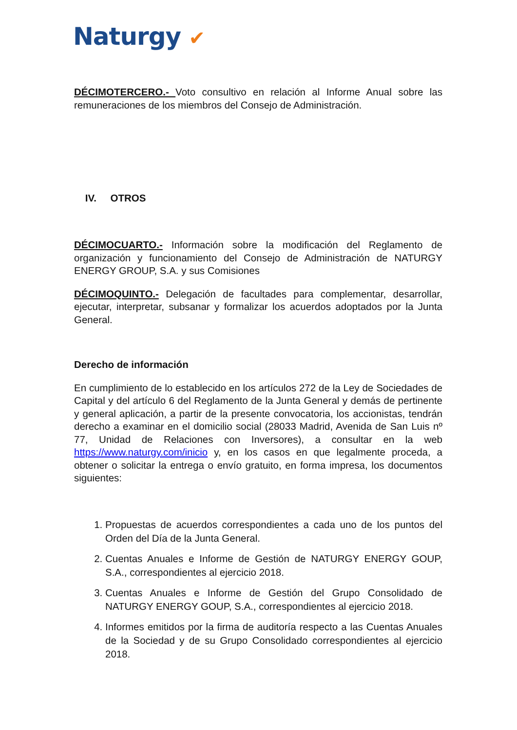Naturgy ✔
DÉCIMOTERCERO.- Voto consultivo en relación al Informe Anual sobre las remuneraciones de los miembros del Consejo de Administración.
IV. OTROS
DÉCIMOCUARTO.- Información sobre la modificación del Reglamento de organización y funcionamiento del Consejo de Administración de NATURGY ENERGY GROUP, S.A. y sus Comisiones
DÉCIMOQUINTO.- Delegación de facultades para complementar, desarrollar, ejecutar, interpretar, subsanar y formalizar los acuerdos adoptados por la Junta General.
Derecho de información
En cumplimiento de lo establecido en los artículos 272 de la Ley de Sociedades de Capital y del artículo 6 del Reglamento de la Junta General y demás de pertinente y general aplicación, a partir de la presente convocatoria, los accionistas, tendrán derecho a examinar en el domicilio social (28033 Madrid, Avenida de San Luis nº 77, Unidad de Relaciones con Inversores), a consultar en la web https://www.naturgy.com/inicio y, en los casos en que legalmente proceda, a obtener o solicitar la entrega o envío gratuito, en forma impresa, los documentos siguientes:
1. Propuestas de acuerdos correspondientes a cada uno de los puntos del Orden del Día de la Junta General.
2. Cuentas Anuales e Informe de Gestión de NATURGY ENERGY GOUP, S.A., correspondientes al ejercicio 2018.
3. Cuentas Anuales e Informe de Gestión del Grupo Consolidado de NATURGY ENERGY GOUP, S.A., correspondientes al ejercicio 2018.
4. Informes emitidos por la firma de auditoría respecto a las Cuentas Anuales de la Sociedad y de su Grupo Consolidado correspondientes al ejercicio 2018.